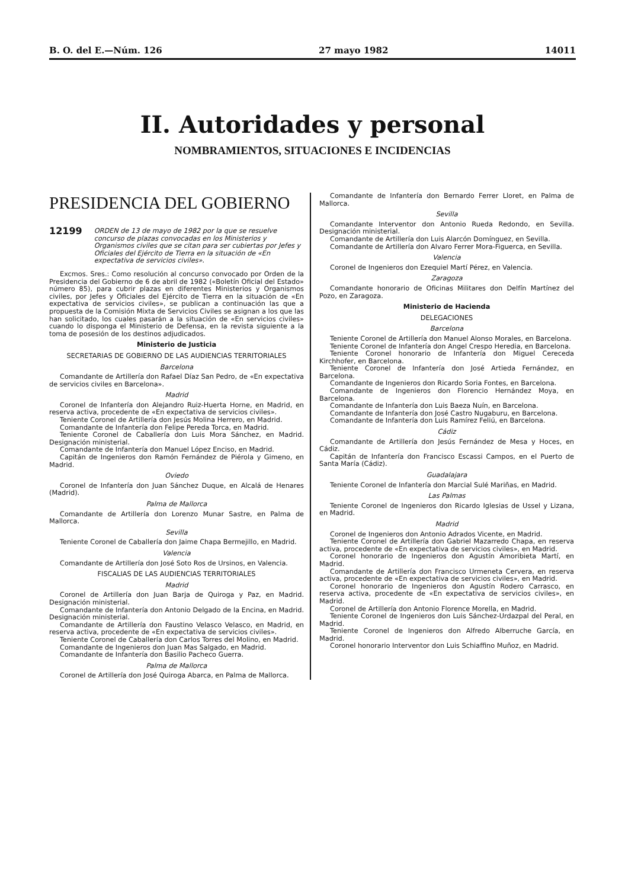B. O. del E.—Núm. 126 27 mayo 1982 14011
II. Autoridades y personal
NOMBRAMIENTOS, SITUACIONES E INCIDENCIAS
PRESIDENCIA DEL GOBIERNO
12199 ORDEN de 13 de mayo de 1982 por la que se resuelve concurso de plazas convocadas en los Ministerios y Organismos civiles que se citan para ser cubiertas por Jefes y Oficiales del Ejército de Tierra en la situación de «En expectativa de servicios civiles».
Excmos. Sres.: Como resolución al concurso convocado por Orden de la Presidencia del Gobierno de 6 de abril de 1982 («Boletín Oficial del Estado» número 85), para cubrir plazas en diferentes Ministerios y Organismos civiles, por Jefes y Oficiales del Ejército de Tierra en la situación de «En expectativa de servicios civiles», se publican a continuación las que a propuesta de la Comisión Mixta de Servicios Civiles se asignan a los que las han solicitado, los cuales pasarán a la situación de «En servicios civiles» cuando lo disponga el Ministerio de Defensa, en la revista siguiente a la toma de posesión de los destinos adjudicados.
Ministerio de Justicia
SECRETARIAS DE GOBIERNO DE LAS AUDIENCIAS TERRITORIALES
Barcelona
Comandante de Artillería don Rafael Díaz San Pedro, de «En expectativa de servicios civiles en Barcelona».
Madrid
Coronel de Infantería don Alejandro Ruiz-Huerta Horne, en Madrid, en reserva activa, procedente de «En expectativa de servicios civiles».
Teniente Coronel de Artillería don Jesús Molina Herrero, en Madrid.
Comandante de Infantería don Felipe Pereda Torca, en Madrid.
Teniente Coronel de Caballería don Luis Mora Sánchez, en Madrid. Designación ministerial.
Comandante de Infantería don Manuel López Enciso, en Madrid.
Capitán de Ingenieros don Ramón Fernández de Piérola y Gimeno, en Madrid.
Oviedo
Coronel de Infantería don Juan Sánchez Duque, en Alcalá de Henares (Madrid).
Palma de Mallorca
Comandante de Artillería don Lorenzo Munar Sastre, en Palma de Mallorca.
Sevilla
Teniente Coronel de Caballería don Jaime Chapa Bermejillo, en Madrid.
Valencia
Comandante de Artillería don José Soto Ros de Ursinos, en Valencia.
FISCALIAS DE LAS AUDIENCIAS TERRITORIALES
Madrid
Coronel de Artillería don Juan Barja de Quiroga y Paz, en Madrid. Designación ministerial.
Comandante de Infantería don Antonio Delgado de la Encina, en Madrid. Designación ministerial.
Comandante de Artillería don Faustino Velasco Velasco, en Madrid, en reserva activa, procedente de «En expectativa de servicios civiles».
Teniente Coronel de Caballería don Carlos Torres del Molino, en Madrid.
Comandante de Ingenieros don Juan Mas Salgado, en Madrid.
Comandante de Infantería don Basilio Pacheco Guerra.
Palma de Mallorca
Coronel de Artillería don José Quiroga Abarca, en Palma de Mallorca.
Comandante de Infantería don Bernardo Ferrer Lloret, en Palma de Mallorca.
Sevilla
Comandante Interventor don Antonio Rueda Redondo, en Sevilla. Designación ministerial.
Comandante de Artillería don Luis Alarcón Domínguez, en Sevilla.
Comandante de Artillería don Alvaro Ferrer Mora-Figuerca, en Sevilla.
Valencia
Coronel de Ingenieros don Ezequiel Martí Pérez, en Valencia.
Zaragoza
Comandante honorario de Oficinas Militares don Delfín Martínez del Pozo, en Zaragoza.
Ministerio de Hacienda
DELEGACIONES
Barcelona
Teniente Coronel de Artillería don Manuel Alonso Morales, en Barcelona.
Teniente Coronel de Infantería don Angel Crespo Heredia, en Barcelona.
Teniente Coronel honorario de Infantería don Miguel Cereceda Kirchhofer, en Barcelona.
Teniente Coronel de Infantería don José Artieda Fernández, en Barcelona.
Comandante de Ingenieros don Ricardo Soria Fontes, en Barcelona.
Comandante de Ingenieros don Florencio Hernández Moya, en Barcelona.
Comandante de Infantería don Luis Baeza Nuín, en Barcelona.
Comandante de Infantería don José Castro Nugaburu, en Barcelona.
Comandante de Infantería don Luis Ramírez Feliú, en Barcelona.
Cádiz
Comandante de Artillería don Jesús Fernández de Mesa y Hoces, en Cádiz.
Capitán de Infantería don Francisco Escassi Campos, en el Puerto de Santa María (Cádiz).
Guadalajara
Teniente Coronel de Infantería don Marcial Sulé Mariñas, en Madrid.
Las Palmas
Teniente Coronel de Ingenieros don Ricardo Iglesias de Ussel y Lizana, en Madrid.
Madrid
Coronel de Ingenieros don Antonio Adrados Vicente, en Madrid.
Teniente Coronel de Artillería don Gabriel Mazarredo Chapa, en reserva activa, procedente de «En expectativa de servicios civiles», en Madrid.
Coronel honorario de Ingenieros don Agustín Amoribieta Martí, en Madrid.
Comandante de Artillería don Francisco Urmeneta Cervera, en reserva activa, procedente de «En expectativa de servicios civiles», en Madrid.
Coronel honorario de Ingenieros don Agustín Rodero Carrasco, en reserva activa, procedente de «En expectativa de servicios civiles», en Madrid.
Coronel de Artillería don Antonio Florence Morella, en Madrid.
Teniente Coronel de Ingenieros don Luis Sánchez-Urdazpal del Peral, en Madrid.
Teniente Coronel de Ingenieros don Alfredo Alberruche García, en Madrid.
Coronel honorario Interventor don Luis Schiaffino Muñoz, en Madrid.